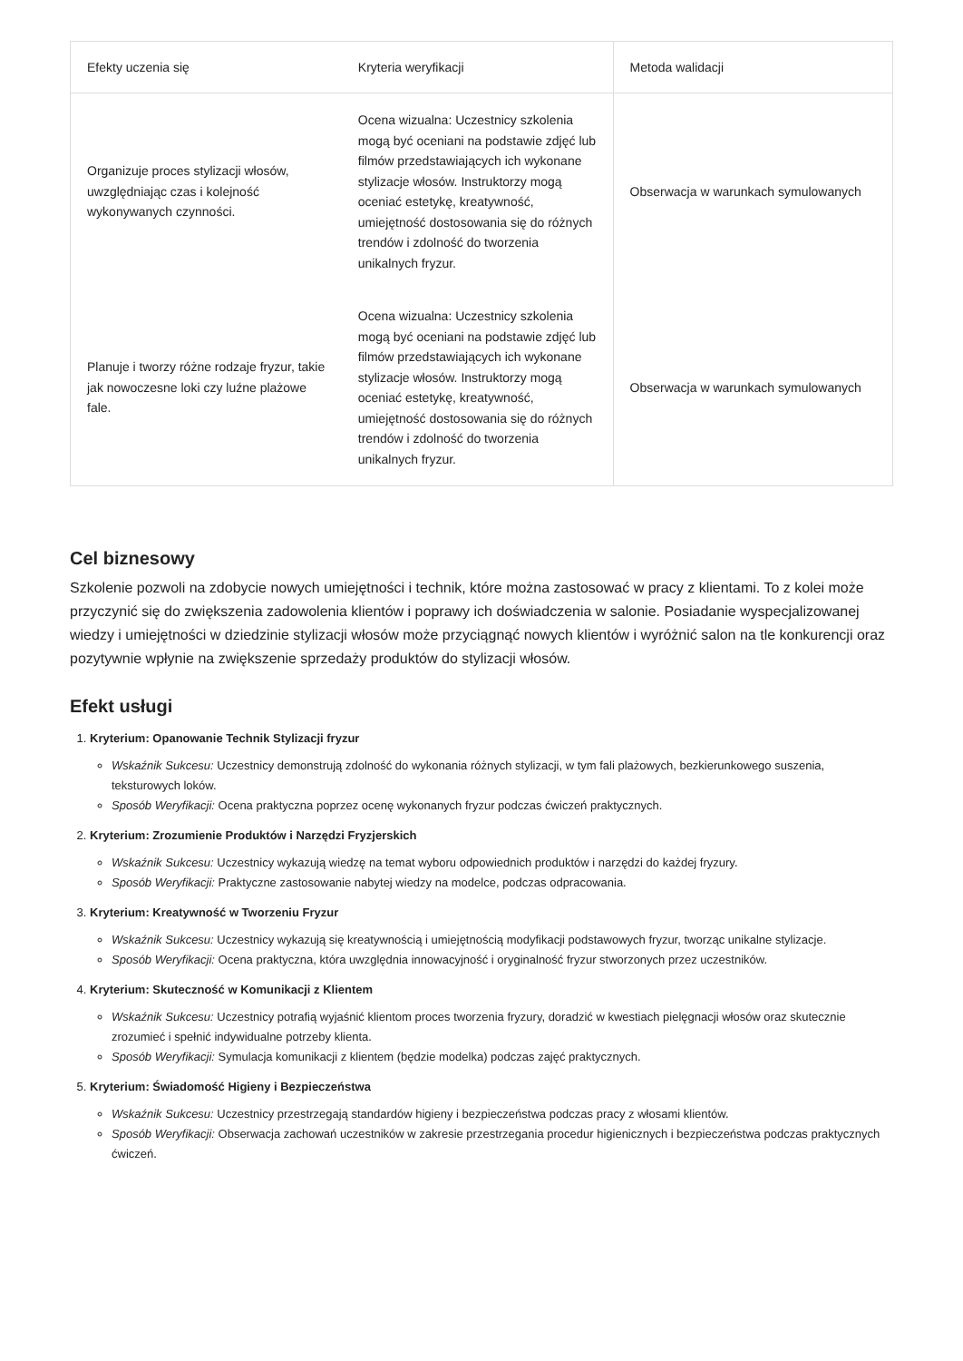| Efekty uczenia się | Kryteria weryfikacji | Metoda walidacji |
| --- | --- | --- |
| Organizuje proces stylizacji włosów, uwzględniając czas i kolejność wykonywanych czynności. | Ocena wizualna: Uczestnicy szkolenia mogą być oceniani na podstawie zdjęć lub filmów przedstawiających ich wykonane stylizacje włosów. Instruktorzy mogą oceniać estetykę, kreatywność, umiejętność dostosowania się do różnych trendów i zdolność do tworzenia unikalnych fryzur. | Obserwacja w warunkach symulowanych |
| Planuje i tworzy różne rodzaje fryzur, takie jak nowoczesne loki czy luźne plażowe fale. | Ocena wizualna: Uczestnicy szkolenia mogą być oceniani na podstawie zdjęć lub filmów przedstawiających ich wykonane stylizacje włosów. Instruktorzy mogą oceniać estetykę, kreatywność, umiejętność dostosowania się do różnych trendów i zdolność do tworzenia unikalnych fryzur. | Obserwacja w warunkach symulowanych |
Cel biznesowy
Szkolenie pozwoli na zdobycie nowych umiejętności i technik, które można zastosować w pracy z klientami. To z kolei może przyczynić się do zwiększenia zadowolenia klientów i poprawy ich doświadczenia w salonie. Posiadanie wyspecjalizowanej wiedzy i umiejętności w dziedzinie stylizacji włosów może przyciągnąć nowych klientów i wyróżnić salon na tle konkurencji oraz pozytywnie wpłynie na zwiększenie sprzedaży produktów do stylizacji włosów.
Efekt usługi
1. Kryterium: Opanowanie Technik Stylizacji fryzur
Wskaźnik Sukcesu: Uczestnicy demonstrują zdolność do wykonania różnych stylizacji, w tym fali plażowych, bezkierunkowego suszenia, teksturowych loków.
Sposób Weryfikacji: Ocena praktyczna poprzez ocenę wykonanych fryzur podczas ćwiczeń praktycznych.
2. Kryterium: Zrozumienie Produktów i Narzędzi Fryzjerskich
Wskaźnik Sukcesu: Uczestnicy wykazują wiedzę na temat wyboru odpowiednich produktów i narzędzi do każdej fryzury.
Sposób Weryfikacji: Praktyczne zastosowanie nabytej wiedzy na modelce, podczas odpracowania.
3. Kryterium: Kreatywność w Tworzeniu Fryzur
Wskaźnik Sukcesu: Uczestnicy wykazują się kreatywnością i umiejętnością modyfikacji podstawowych fryzur, tworząc unikalne stylizacje.
Sposób Weryfikacji: Ocena praktyczna, która uwzględnia innowacyjność i oryginalność fryzur stworzonych przez uczestników.
4. Kryterium: Skuteczność w Komunikacji z Klientem
Wskaźnik Sukcesu: Uczestnicy potrafią wyjaśnić klientom proces tworzenia fryzury, doradzić w kwestiach pielęgnacji włosów oraz skutecznie zrozumieć i spełnić indywidualne potrzeby klienta.
Sposób Weryfikacji: Symulacja komunikacji z klientem (będzie modelka) podczas zajęć praktycznych.
5. Kryterium: Świadomość Higieny i Bezpieczeństwa
Wskaźnik Sukcesu: Uczestnicy przestrzegają standardów higieny i bezpieczeństwa podczas pracy z włosami klientów.
Sposób Weryfikacji: Obserwacja zachowań uczestników w zakresie przestrzegania procedur higienicznych i bezpieczeństwa podczas praktycznych ćwiczeń.